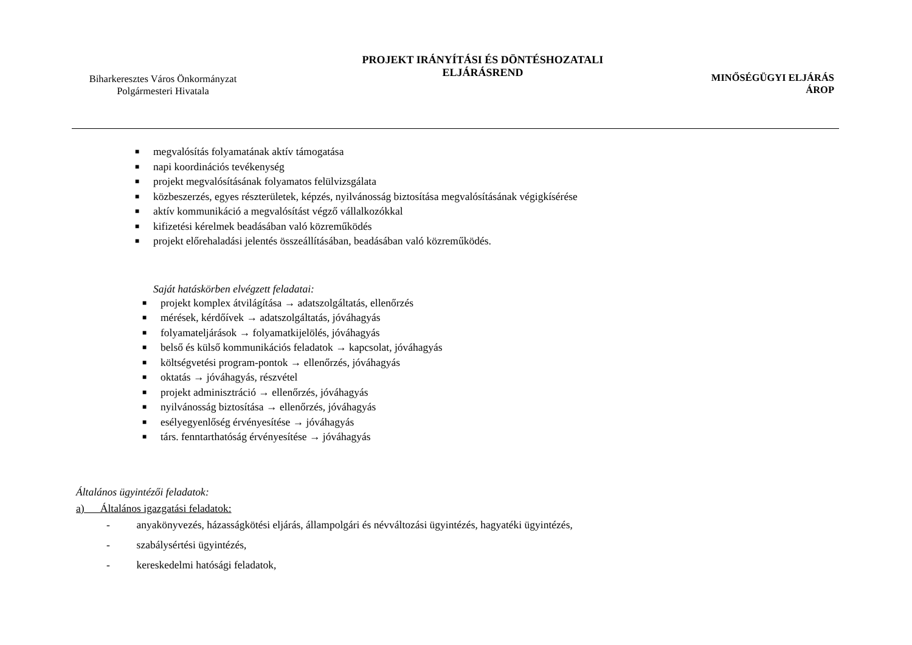Biharkeresztes Város Önkormányzat
Polgármesteri Hivatala
PROJEKT IRÁNYÍTÁSI ÉS DÖNTÉSHOZATALI
ELJÁRÁSREND
MINŐSÉGÜGYI ELJÁRÁS
ÁROP
■ megvalósítás folyamatának aktív támogatása
■ napi koordinációs tevékenység
■ projekt megvalósításának folyamatos felülvizsgálata
■ közbeszerzés, egyes részterületek, képzés, nyilvánosság biztosítása megvalósításának végigkísérése
■ aktív kommunikáció a megvalósítást végző vállalkozókkal
■ kifizetési kérelmek beadásában való közreműködés
■ projekt előrehaladási jelentés összeállításában, beadásában való közreműködés.
Saját hatáskörben elvégzett feladatai:
■ projekt komplex átvilágítása → adatszolgáltatás, ellenőrzés
■ mérések, kérdőívek → adatszolgáltatás, jóváhagyás
■ folyamateljárások → folyamatkijelölés, jóváhagyás
■ belső és külső kommunikációs feladatok → kapcsolat, jóváhagyás
■ költségvetési program-pontok → ellenőrzés, jóváhagyás
■ oktatás → jóváhagyás, részvétel
■ projekt adminisztráció → ellenőrzés, jóváhagyás
■ nyilvánosság biztosítása → ellenőrzés, jóváhagyás
■ esélyegyenlőség érvényesítése → jóváhagyás
■ társ. fenntarthatóság érvényesítése → jóváhagyás
Általános ügyintézői feladatok:
a) Általános igazgatási feladatok:
- anyakönyvezés, házasságkötési eljárás, állampolgári és névváltozási ügyintézés, hagyatéki ügyintézés,
- szabálysértési ügyintézés,
- kereskedelmi hatósági feladatok,